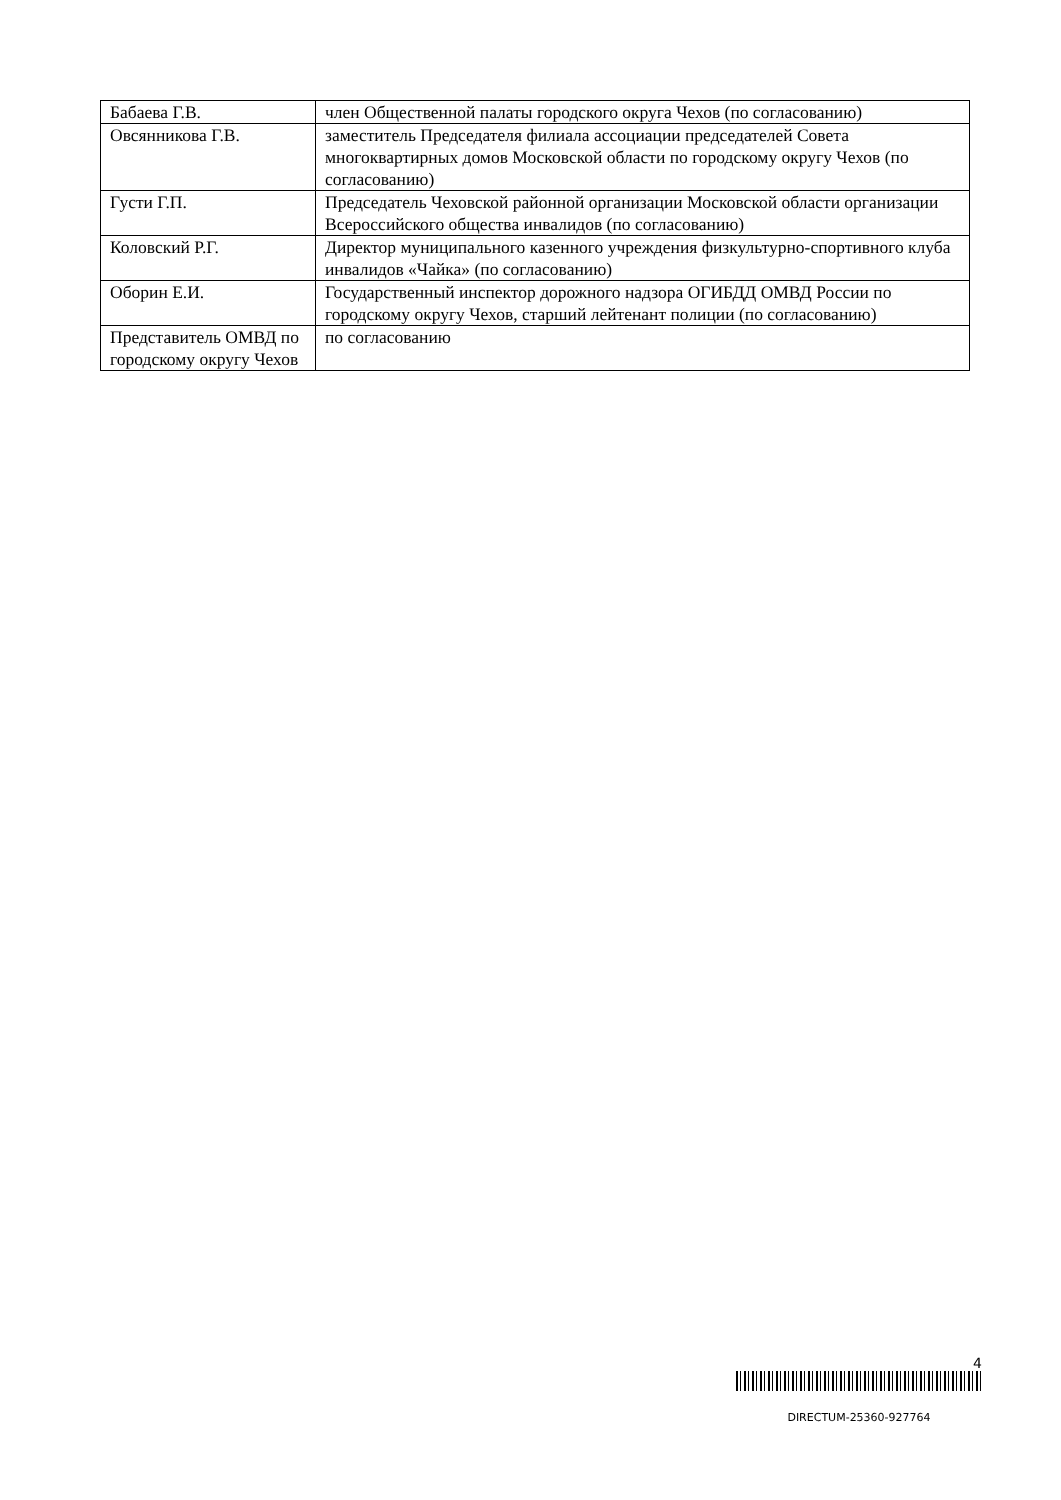| Бабаева Г.В. | член Общественной палаты городского округа Чехов (по согласованию) |
| Овсянникова Г.В. | заместитель Председателя филиала ассоциации председателей Совета многоквартирных домов Московской области по городскому округу Чехов (по согласованию) |
| Густи Г.П. | Председатель Чеховской районной организации Московской области организации Всероссийского общества инвалидов (по согласованию) |
| Коловский Р.Г. | Директор муниципального казенного учреждения физкультурно-спортивного клуба инвалидов «Чайка» (по согласованию) |
| Оборин Е.И. | Государственный инспектор дорожного надзора ОГИБДД ОМВД России по городскому округу Чехов, старший лейтенант полиции (по согласованию) |
| Представитель ОМВД по городскому округу Чехов | по согласованию |
4
DIRECTUM-25360-927764